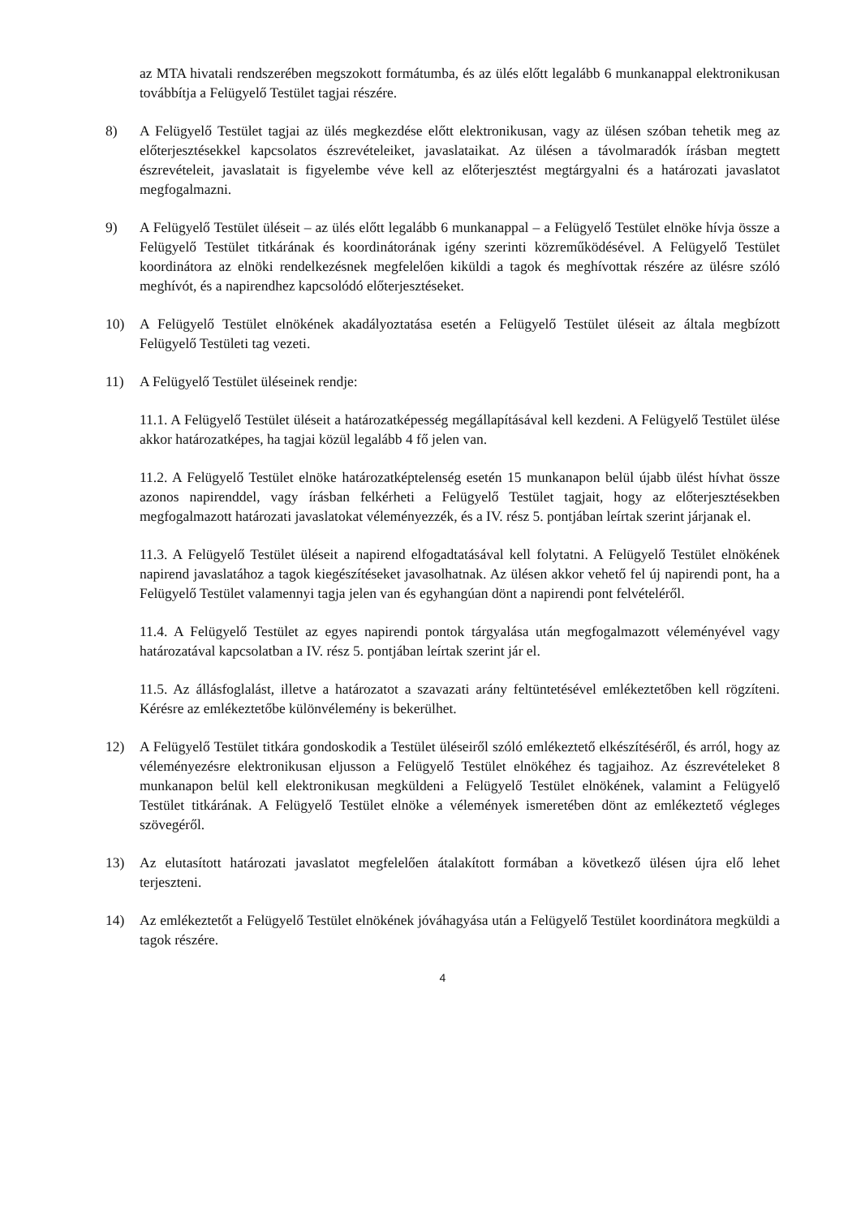az MTA hivatali rendszerében megszokott formátumba, és az ülés előtt legalább 6 munkanappal elektronikusan továbbítja a Felügyelő Testület tagjai részére.
8) A Felügyelő Testület tagjai az ülés megkezdése előtt elektronikusan, vagy az ülésen szóban tehetik meg az előterjesztésekkel kapcsolatos észrevételeiket, javaslataikat. Az ülésen a távolmaradók írásban megtett észrevételeit, javaslatait is figyelembe véve kell az előterjesztést megtárgyalni és a határozati javaslatot megfogalmazni.
9) A Felügyelő Testület üléseit – az ülés előtt legalább 6 munkanappal – a Felügyelő Testület elnöke hívja össze a Felügyelő Testület titkárának és koordinátorának igény szerinti közreműködésével. A Felügyelő Testület koordinátora az elnöki rendelkezésnek megfelelően kiküldi a tagok és meghívottak részére az ülésre szóló meghívót, és a napirendhez kapcsolódó előterjesztéseket.
10) A Felügyelő Testület elnökének akadályoztatása esetén a Felügyelő Testület üléseit az általa megbízott Felügyelő Testületi tag vezeti.
11) A Felügyelő Testület üléseinek rendje:
11.1. A Felügyelő Testület üléseit a határozatképesség megállapításával kell kezdeni. A Felügyelő Testület ülése akkor határozatképes, ha tagjai közül legalább 4 fő jelen van.
11.2. A Felügyelő Testület elnöke határozatképtelenség esetén 15 munkanapon belül újabb ülést hívhat össze azonos napirenddel, vagy írásban felkérheti a Felügyelő Testület tagjait, hogy az előterjesztésekben megfogalmazott határozati javaslatokat véleményezzék, és a IV. rész 5. pontjában leírtak szerint járjanak el.
11.3. A Felügyelő Testület üléseit a napirend elfogadtatásával kell folytatni. A Felügyelő Testület elnökének napirend javaslatához a tagok kiegészítéseket javasolhatnak. Az ülésen akkor vehető fel új napirendi pont, ha a Felügyelő Testület valamennyi tagja jelen van és egyhangúan dönt a napirendi pont felvételéről.
11.4. A Felügyelő Testület az egyes napirendi pontok tárgyalása után megfogalmazott véleményével vagy határozatával kapcsolatban a IV. rész 5. pontjában leírtak szerint jár el.
11.5. Az állásfoglalást, illetve a határozatot a szavazati arány feltüntetésével emlékeztetőben kell rögzíteni. Kérésre az emlékeztetőbe különvélemény is bekerülhet.
12) A Felügyelő Testület titkára gondoskodik a Testület üléseiről szóló emlékeztető elkészítéséről, és arról, hogy az véleményezésre elektronikusan eljusson a Felügyelő Testület elnökéhez és tagjaihoz. Az észrevételeket 8 munkanapon belül kell elektronikusan megküldeni a Felügyelő Testület elnökének, valamint a Felügyelő Testület titkárának. A Felügyelő Testület elnöke a vélemények ismeretében dönt az emlékeztető végleges szövegéről.
13) Az elutasított határozati javaslatot megfelelően átalakított formában a következő ülésen újra elő lehet terjeszteni.
14) Az emlékeztetőt a Felügyelő Testület elnökének jóváhagyása után a Felügyelő Testület koordinátora megküldi a tagok részére.
4